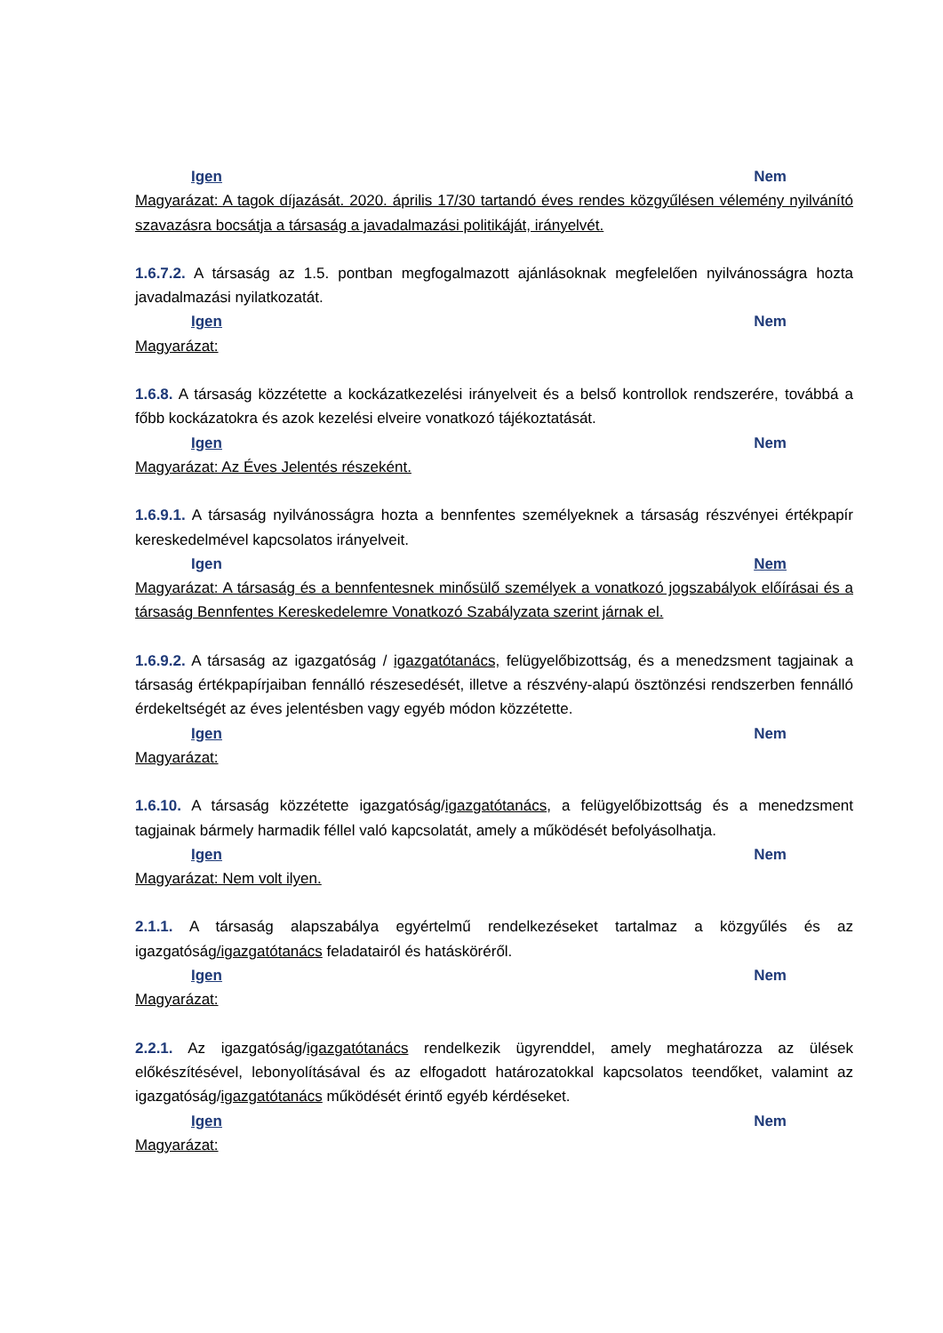Igen Nem
Magyarázat: A tagok díjazását. 2020. április 17/30 tartandó éves rendes közgyűlésen vélemény nyilvánító szavazásra bocsátja a társaság a javadalmazási politikáját, irányelvét.
1.6.7.2. A társaság az 1.5. pontban megfogalmazott ajánlásoknak megfelelően nyilvánosságra hozta javadalmazási nyilatkozatát.
Igen Nem
Magyarázat:
1.6.8. A társaság közzétette a kockázatkezelési irányelveit és a belső kontrollok rendszerére, továbbá a főbb kockázatokra és azok kezelési elveire vonatkozó tájékoztatását.
Igen Nem
Magyarázat: Az Éves Jelentés részeként.
1.6.9.1. A társaság nyilvánosságra hozta a bennfentes személyeknek a társaság részvényei értékpapír kereskedelmével kapcsolatos irányelveit.
Igen Nem
Magyarázat: A társaság és a bennfentesnek minősülő személyek a vonatkozó jogszabályok előírásai és a társaság Bennfentes Kereskedelemre Vonatkozó Szabályzata szerint járnak el.
1.6.9.2. A társaság az igazgatóság / igazgatótanács, felügyelőbizottság, és a menedzsment tagjainak a társaság értékpapírjaiban fennálló részesedését, illetve a részvény-alapú ösztönzési rendszerben fennálló érdekeltségét az éves jelentésben vagy egyéb módon közzétette.
Igen Nem
Magyarázat:
1.6.10. A társaság közzétette igazgatóság/igazgatótanács, a felügyelőbizottság és a menedzsment tagjainak bármely harmadik féllel való kapcsolatát, amely a működését befolyásolhatja.
Igen Nem
Magyarázat: Nem volt ilyen.
2.1.1. A társaság alapszabálya egyértelmű rendelkezéseket tartalmaz a közgyűlés és az igazgatóság/igazgatótanács feladatairól és hatásköréről.
Igen Nem
Magyarázat:
2.2.1. Az igazgatóság/igazgatótanács rendelkezik ügyrenddel, amely meghatározza az ülések előkészítésével, lebonyolításával és az elfogadott határozatokkal kapcsolatos teendőket, valamint az igazgatóság/igazgatótanács működését érintő egyéb kérdéseket.
Igen Nem
Magyarázat: